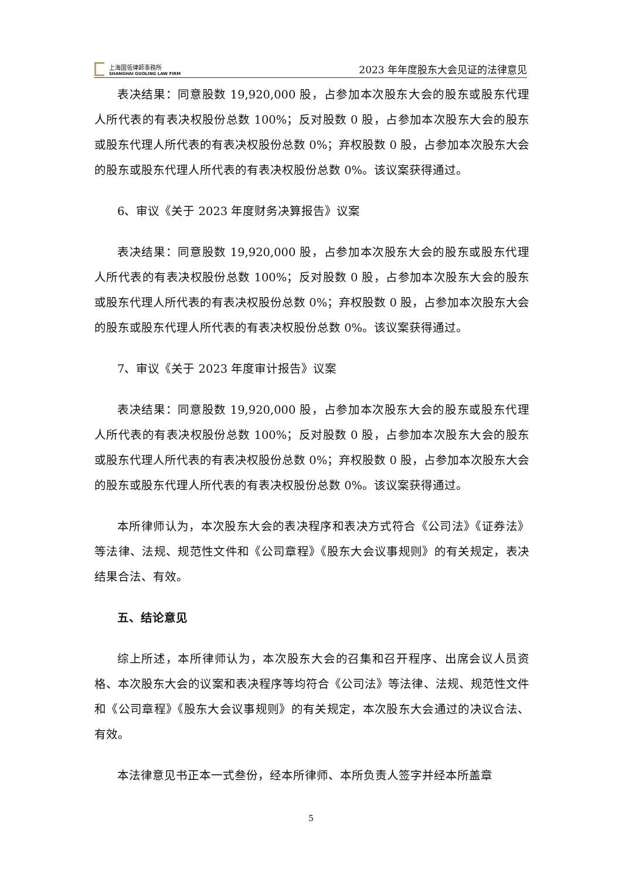上海国瓴律師事務所
SHANGHAI GUOLING LAW FIRM
2023 年年度股东大会见证的法律意见
表决结果：同意股数 19,920,000 股，占参加本次股东大会的股东或股东代理人所代表的有表决权股份总数 100%；反对股数 0 股，占参加本次股东大会的股东或股东代理人所代表的有表决权股份总数 0%；弃权股数 0 股，占参加本次股东大会的股东或股东代理人所代表的有表决权股份总数 0%。该议案获得通过。
6、审议《关于 2023 年度财务决算报告》议案
表决结果：同意股数 19,920,000 股，占参加本次股东大会的股东或股东代理人所代表的有表决权股份总数 100%；反对股数 0 股，占参加本次股东大会的股东或股东代理人所代表的有表决权股份总数 0%；弃权股数 0 股，占参加本次股东大会的股东或股东代理人所代表的有表决权股份总数 0%。该议案获得通过。
7、审议《关于 2023 年度审计报告》议案
表决结果：同意股数 19,920,000 股，占参加本次股东大会的股东或股东代理人所代表的有表决权股份总数 100%；反对股数 0 股，占参加本次股东大会的股东或股东代理人所代表的有表决权股份总数 0%；弃权股数 0 股，占参加本次股东大会的股东或股东代理人所代表的有表决权股份总数 0%。该议案获得通过。
本所律师认为，本次股东大会的表决程序和表决方式符合《公司法》《证券法》等法律、法规、规范性文件和《公司章程》《股东大会议事规则》的有关规定，表决结果合法、有效。
五、结论意见
综上所述，本所律师认为，本次股东大会的召集和召开程序、出席会议人员资格、本次股东大会的议案和表决程序等均符合《公司法》等法律、法规、规范性文件和《公司章程》《股东大会议事规则》的有关规定，本次股东大会通过的决议合法、有效。
本法律意见书正本一式叁份，经本所律师、本所负责人签字并经本所盖章
5